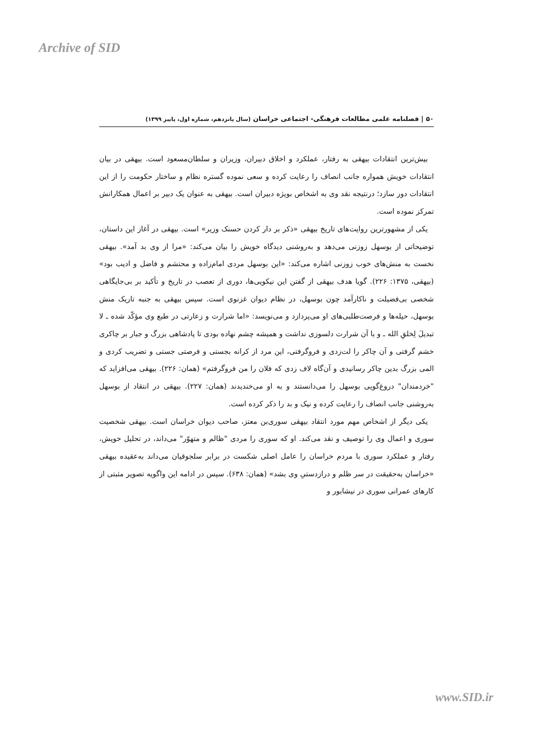Archive of SID
۵۰ | فصلنامه علمی مطالعات فرهنگی- اجتماعی خراسان (سال پانزدهم، شماره اول، پاییز ۱۳۹۹)
بیش‌ترین انتقادات بیهقی به رفتار، عملکرد و اخلاق دبیران، وزیران و سلطان‌مسعود است. بیهقی در بیان انتقادات خویش همواره جانب انصاف را رعایت کرده و سعی نموده گستره نظام و ساختار حکومت را از این انتقادات دور سازد؛ درنتیجه نقد وی به اشخاص بویژه دبیران است. بیهقی به عنوان یک دبیر بر اعمال همکارانش تمرکز نموده است.
یکی از مشهورترین روایت‌های تاریخ بیهقی «ذکر بر دار کردن حسنک وزیر» است. بیهقی در آغاز این داستان، توضیحاتی از بوسهل زوزنی می‌دهد و به‌روشنی دیدگاه خویش را بیان می‌کند: «مرا از وی بد آمد». بیهقی نخست به منش‌های خوب زوزنی اشاره می‌کند: «این بوسهل مردی امام‌زاده و محتشم و فاضل و ادیب بود» (بیهقی، ۱۳۷۵: ۲۲۶). گویا هدف بیهقی از گفتن این نیکویی‌ها، دوری از تعصب در تاریخ و تأکید بر بی‌جایگاهی شخصی بی‌فضیلت و ناکارآمد چون بوسهل، در نظام دیوان غزنوی است. سپس بیهقی به جنبه تاریک منش بوسهل، حیله‌ها و فرصت‌طلبی‌های او می‌پردازد و می‌نویسد: «اما شرارت و زعارتی در طبع وی مؤکّد شده ـ لا تبدیلَ لِخلقِ الله ـ و با آن شرارت دلسوزی نداشت و همیشه چشم نهاده بودی تا پادشاهی بزرگ و جبار بر چاکری خشم گرفتی و آن چاکر را لت‌زدی و فروگرفتی، این مرد از کرانه بجستی و فرصتی جستی و تضریب کردی و المی بزرگ بدین چاکر رسانیدی و آن‌گاه لاف زدی که فلان را من فروگرفتم» (همان: ۲۲۶). بیهقی می‌افزاید که "خردمندان" دروغ‌گویی بوسهل را می‌دانستند و به او می‌خندیدند (همان: ۲۲۷). بیهقی در انتقاد از بوسهل به‌روشنی جانب انصاف را رعایت کرده و نیک و بد را ذکر کرده است.
یکی دیگر از اشخاص مهم مورد انتقاد بیهقی سوری‌بن معتز، صاحب دیوان خراسان است. بیهقی شخصیت سوری و اعمال وی را توصیف و نقد می‌کند. او که سوری را مردی "ظالم و متهوّر" می‌داند، در تحلیل خویش، رفتار و عملکرد سوری با مردم خراسان را عامل اصلی شکست در برابر سلجوقیان می‌داند به‌عقیده بیهقی «خراسان به‌حقیقت در سر ظلم و درازدستیِ وی بشد» (همان: ۶۳۸). سپس در ادامه این واگویه تصویر مثبتی از کارهای عمرانی سوری در نیشابور و
www.SID.ir